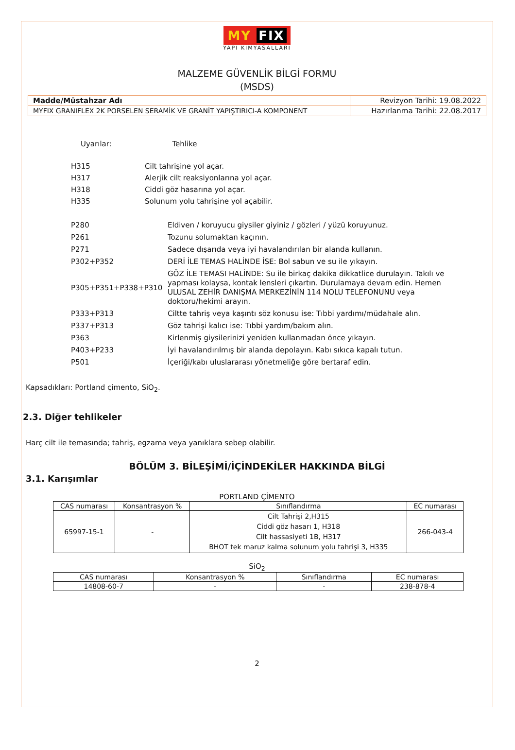MY FIX
YAPI KİMYASALLARI
MALZEME GÜVENLİK BİLGİ FORMU
(MSDS)
| Madde/Müstahzar Adı | Revizyon Tarihi: 19.08.2022 |
| MYFIX GRANIFLEX 2K PORSELEN SERAMİK VE GRANİT YAPIŞTIRICI-A KOMPONENT | Hazırlanma Tarihi: 22.08.2017 |
Uyarılar: Tehlike
| H315 | Cilt tahrişine yol açar. |
| H317 | Alerjik cilt reaksiyonlarına yol açar. |
| H318 | Ciddi göz hasarına yol açar. |
| H335 | Solunum yolu tahrişine yol açabilir. |
| P280 | Eldiven / koruyucu giysiler giyiniz / gözleri / yüzü koruyunuz. |
| P261 | Tozunu solumaktan kaçının. |
| P271 | Sadece dışarıda veya iyi havalandırılan bir alanda kullanın. |
| P302+P352 | DERİ İLE TEMAS HALİNDE İSE: Bol sabun ve su ile yıkayın. |
| P305+P351+P338+P310 | GÖZ İLE TEMASI HALİNDE: Su ile birkaç dakika dikkatlice durulayın. Takılı ve yapması kolaysa, kontak lensleri çıkartın. Durulamaya devam edin. Hemen ULUSAL ZEHİR DANIŞMA MERKEZİNİN 114 NOLU TELEFONUNU veya doktoru/hekimi arayın. |
| P333+P313 | Ciltte tahriş veya kaşıntı söz konusu ise: Tıbbi yardımı/müdahale alın. |
| P337+P313 | Göz tahrişi kalıcı ise: Tıbbi yardım/bakım alın. |
| P363 | Kirlenmiş giysilerinizi yeniden kullanmadan önce yıkayın. |
| P403+P233 | İyi havalandırılmış bir alanda depolayın. Kabı sıkıca kapalı tutun. |
| P501 | İçeriği/kabı uluslararası yönetmeliğe göre bertaraf edin. |
Kapsadıkları: Portland çimento, SiO<sub>2</sub>.
2.3. Diğer tehlikeler
Harç cilt ile temasında; tahriş, egzama veya yanıklara sebep olabilir.
BÖLÜM 3. BİLEŞİMİ/İÇİNDEKİLER HAKKINDA BİLGİ
3.1. Karışımlar
PORTLAND ÇİMENTO
| CAS numarası | Konsantrasyon % | Sınıflandırma | EC numarası |
| --- | --- | --- | --- |
| 65997-15-1 | - | Cilt Tahrişi 2,H315 Ciddi göz hasarı 1, H318 Cilt hassasiyeti 1B, H317 BHOT tek maruz kalma solunum yolu tahrişi 3, H335 | 266-043-4 |
SiO<sub>2</sub>
| CAS numarası | Konsantrasyon % | Sınıflandırma | EC numarası |
| --- | --- | --- | --- |
| 14808-60-7 | - | - | 238-878-4 |
2